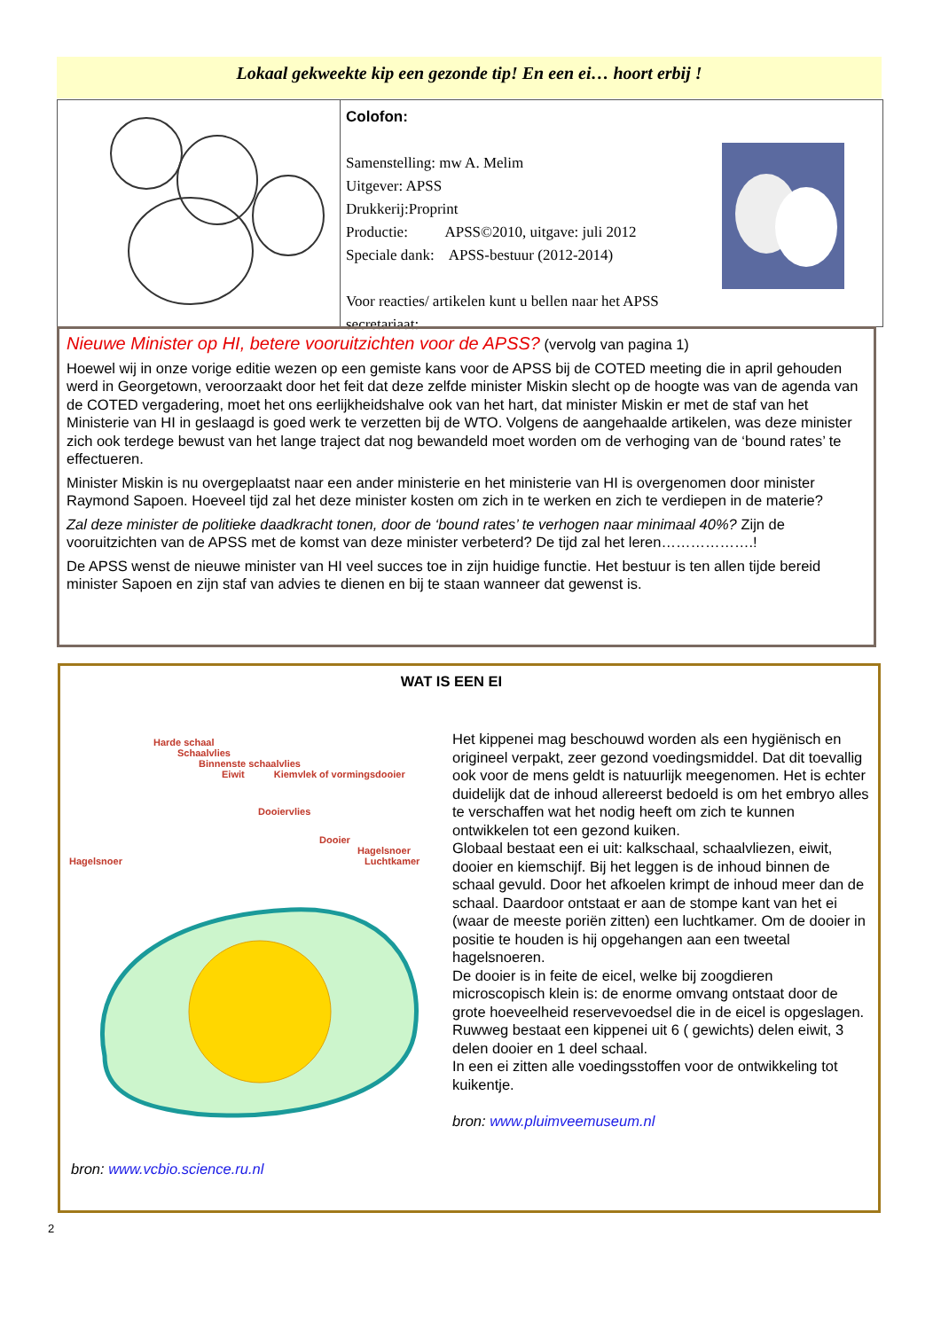Lokaal gekweekte kip een gezonde tip! En een ei… hoort erbij !
Colofon:
Samenstelling: mw A. Melim
Uitgever: APSS
Drukkerij:Proprint
Productie: APSS©2010, uitgave: juli 2012
Speciale dank: APSS-bestuur (2012-2014)
Voor reacties/ artikelen kunt u bellen naar het APSS
secretariaat:
Nieuwe Minister op HI, betere vooruitzichten voor de APSS? (vervolg van pagina 1)
Hoewel wij in onze vorige editie wezen op een gemiste kans voor de APSS bij de COTED meeting die in april gehouden werd in Georgetown, veroorzaakt door het feit dat deze zelfde minister Miskin slecht op de hoogte was van de agenda van de COTED vergadering, moet het ons eerlijkheidshalve ook van het hart, dat minister Miskin er met de staf van het Ministerie van HI in geslaagd is goed werk te verzetten bij de WTO. Volgens de aangehaalde artikelen, was deze minister zich ook terdege bewust van het lange traject dat nog bewandeld moet worden om de verhoging van de ‘bound rates’ te effectueren.
Minister Miskin is nu overgeplaatst naar een ander ministerie en het ministerie van HI is overgenomen door minister Raymond Sapoen. Hoeveel tijd zal het deze minister kosten om zich in te werken en zich te verdiepen in de materie?
Zal deze minister de politieke daadkracht tonen, door de ‘bound rates’ te verhogen naar minimaal 40%? Zijn de vooruitzichten van de APSS met de komst van deze minister verbeterd? De tijd zal het leren……………….!
De APSS wenst de nieuwe minister van HI veel succes toe in zijn huidige functie. Het bestuur is ten allen tijde bereid minister Sapoen en zijn staf van advies te dienen en bij te staan wanneer dat gewenst is.
WAT IS EEN EI
Harde schaal
Schaalvlies
Binnenste schaalvlies
Eiwit Kiemvlek of vormingsdooier
Dooiervlies
Dooier
Hagelsnoer
Hagelsnoer Luchtkamer
bron: www.vcbio.science.ru.nl
Het kippenei mag beschouwd worden als een hygiënisch en origineel verpakt, zeer gezond voedingsmiddel. Dat dit toevallig ook voor de mens geldt is natuurlijk meegenomen. Het is echter duidelijk dat de inhoud allereerst bedoeld is om het embryo alles te verschaffen wat het nodig heeft om zich te kunnen ontwikkelen tot een gezond kuiken.
Globaal bestaat een ei uit: kalkschaal, schaalvliezen, eiwit, dooier en kiemschijf. Bij het leggen is de inhoud binnen de schaal gevuld. Door het afkoelen krimpt de inhoud meer dan de schaal. Daardoor ontstaat er aan de stompe kant van het ei (waar de meeste poriën zitten) een luchtkamer. Om de dooier in positie te houden is hij opgehangen aan een tweetal hagelsnoeren.
De dooier is in feite de eicel, welke bij zoogdieren microscopisch klein is: de enorme omvang ontstaat door de grote hoeveelheid reservevoedsel die in de eicel is opgeslagen.
Ruwweg bestaat een kippenei uit 6 ( gewichts) delen eiwit, 3 delen dooier en 1 deel schaal.
In een ei zitten alle voedingsstoffen voor de ontwikkeling tot kuikentje.
bron: www.pluimveemuseum.nl
2